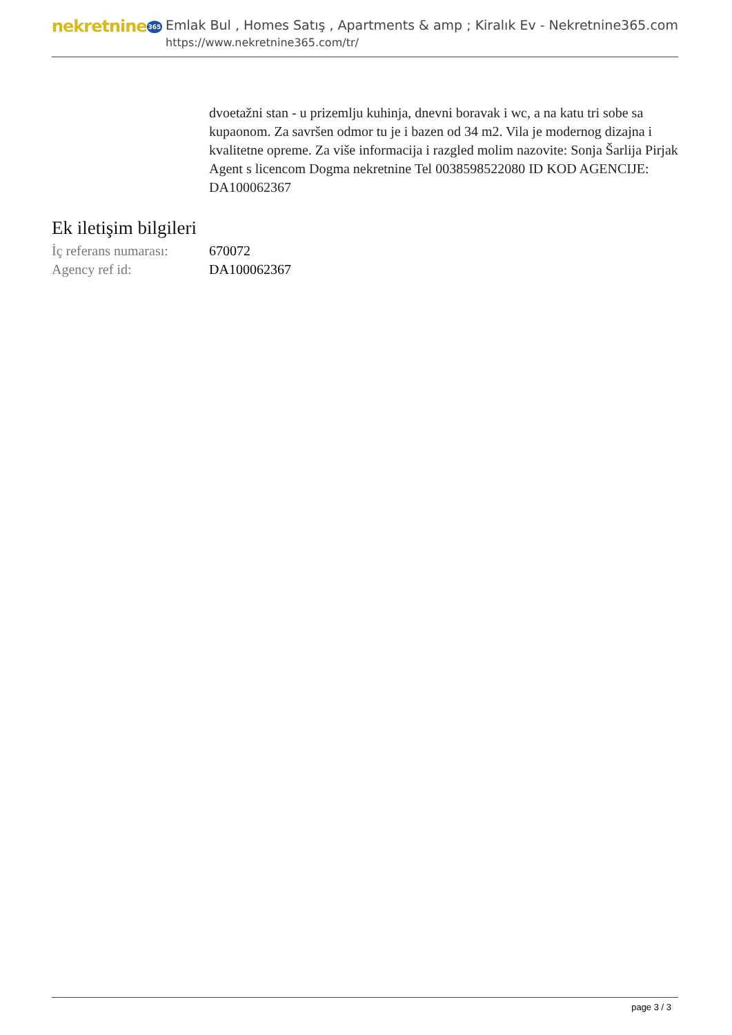nekretnine365
Emlak Bul , Homes Satış , Apartments & amp ; Kiralık Ev - Nekretnine365.com
https://www.nekretnine365.com/tr/
dvoetažni stan - u prizemlju kuhinja, dnevni boravak i wc, a na katu tri sobe sa kupaonom. Za savršen odmor tu je i bazen od 34 m2. Vila je modernog dizajna i kvalitetne opreme. Za više informacija i razgled molim nazovite: Sonja Šarlija Pirjak Agent s licencom Dogma nekretnine Tel 0038598522080 ID KOD AGENCIJE: DA100062367
Ek iletişim bilgileri
| İç referans numarası: | 670072 |
| Agency ref id: | DA100062367 |
page 3 / 3